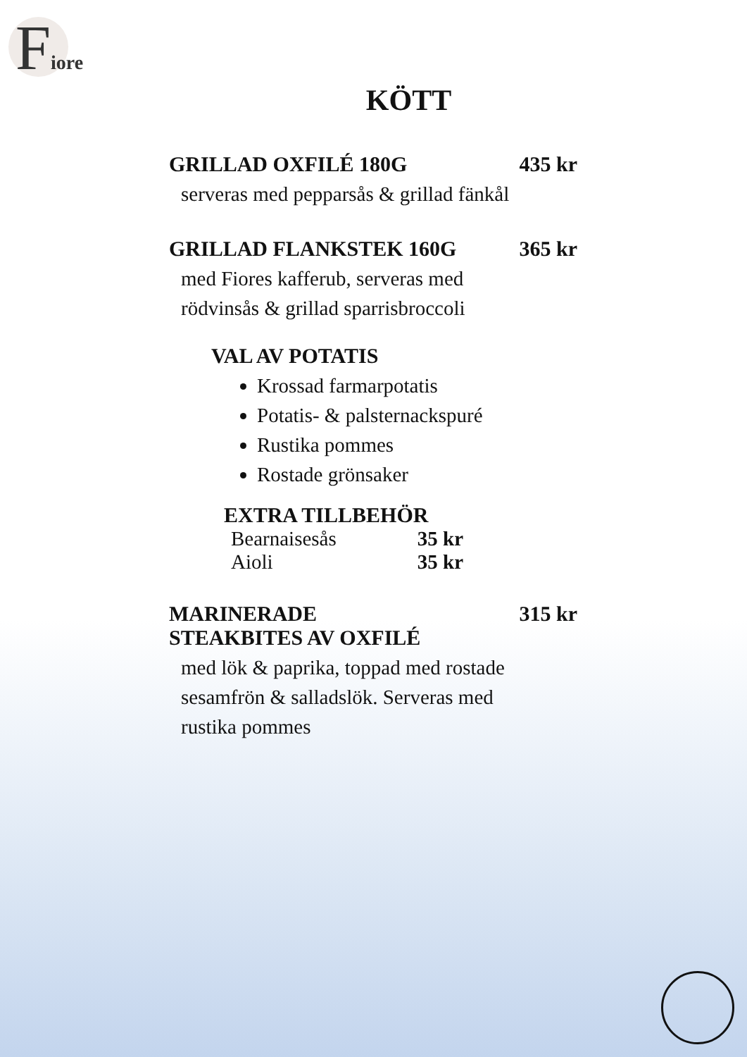Fiore
KÖTT
GRILLAD OXFILÉ 180G 435 kr
serveras med pepparsås & grillad fänkål
GRILLAD FLANKSTEK 160G 365 kr
med Fiores kafferub, serveras med
rödvinsås & grillad sparrisbroccoli
VAL AV POTATIS
Krossad farmarpotatis
Potatis- & palsternackspuré
Rustika pommes
Rostade grönsaker
EXTRA TILLBEHÖR
Bearnaisesås 35 kr
Aioli 35 kr
MARINERADE
STEAKBITES AV OXFILÉ 315 kr
med lök & paprika, toppad med rostade
sesamfrön & salladslök. Serveras med
rustika pommes